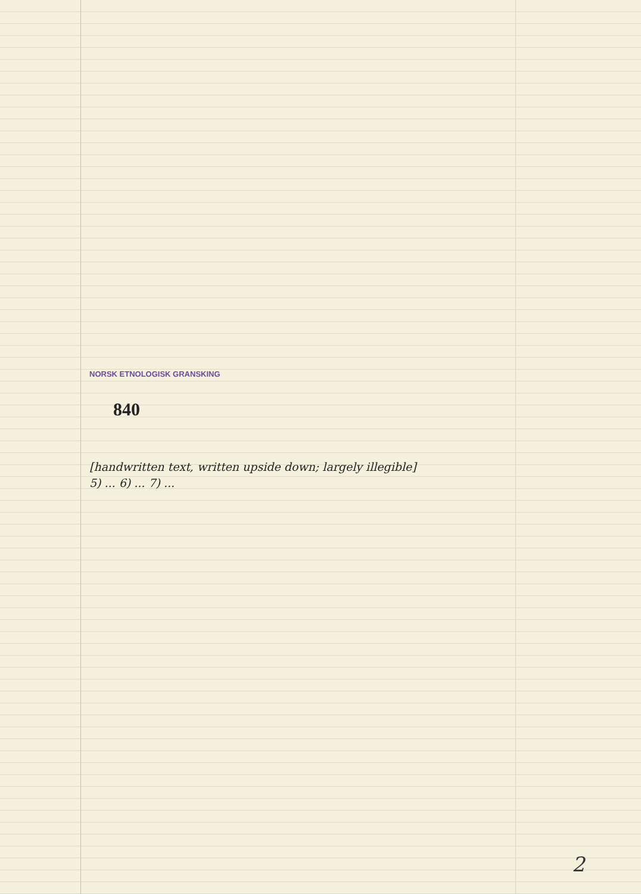NORSK ETNOLOGISK GRANSKING
840
[handwritten text, written upside down; largely illegible]
5) ... 6) ... 7) ...
2